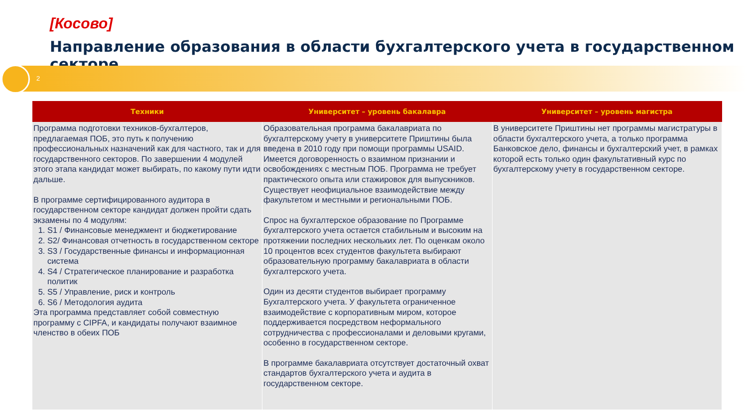[Косово]
Направление образования в области бухгалтерского учета в государственном секторе
2
| Техники | Университет – уровень бакалавра | Университет – уровень магистра |
| --- | --- | --- |
| Программа подготовки техников-бухгалтеров, предлагаемая ПОБ, это путь к получению профессиональных назначений как для частного, так и для государственного секторов. По завершении 4 модулей этого этапа кандидат может выбирать, по какому пути идти дальше. В программе сертифицированного аудитора в государственном секторе кандидат должен пройти сдать экзамены по 4 модулям: 1. S1 / Финансовые менеджмент и бюджетирование 2. S2/ Финансовая отчетность в государственном секторе 3. S3 / Государственные финансы и информационная система 4. S4 / Стратегическое планирование и разработка политик 5. S5 / Управление, риск и контроль 6. S6 / Методология аудита Эта программа представляет собой совместную программу с CIPFA, и кандидаты получают взаимное членство в обеих ПОБ | Образовательная программа бакалавриата по бухгалтерскому учету в университете Приштины была введена в 2010 году при помощи программы USAID. Имеется договоренность о взаимном признании и освобождениях с местным ПОБ. Программа не требует практического опыта или стажировок для выпускников. Существует неофициальное взаимодействие между факультетом и местными и региональными ПОБ. Спрос на бухгалтерское образование по Программе бухгалтерского учета остается стабильным и высоким на протяжении последних нескольких лет. По оценкам около 10 процентов всех студентов факультета выбирают образовательную программу бакалавриата в области бухгалтерского учета. Один из десяти студентов выбирает программу Бухгалтерского учета. У факультета ограниченное взаимодействие с корпоративным миром, которое поддерживается посредством неформального сотрудничества с профессионалами и деловыми кругами, особенно в государственном секторе. В программе бакалавриата отсутствует достаточный охват стандартов бухгалтерского учета и аудита в государственном секторе. | В университете Приштины нет программы магистратуры в области бухгалтерского учета, а только программа Банковское дело, финансы и бухгалтерский учет, в рамках которой есть только один факультативный курс по бухгалтерскому учету в государственном секторе. |